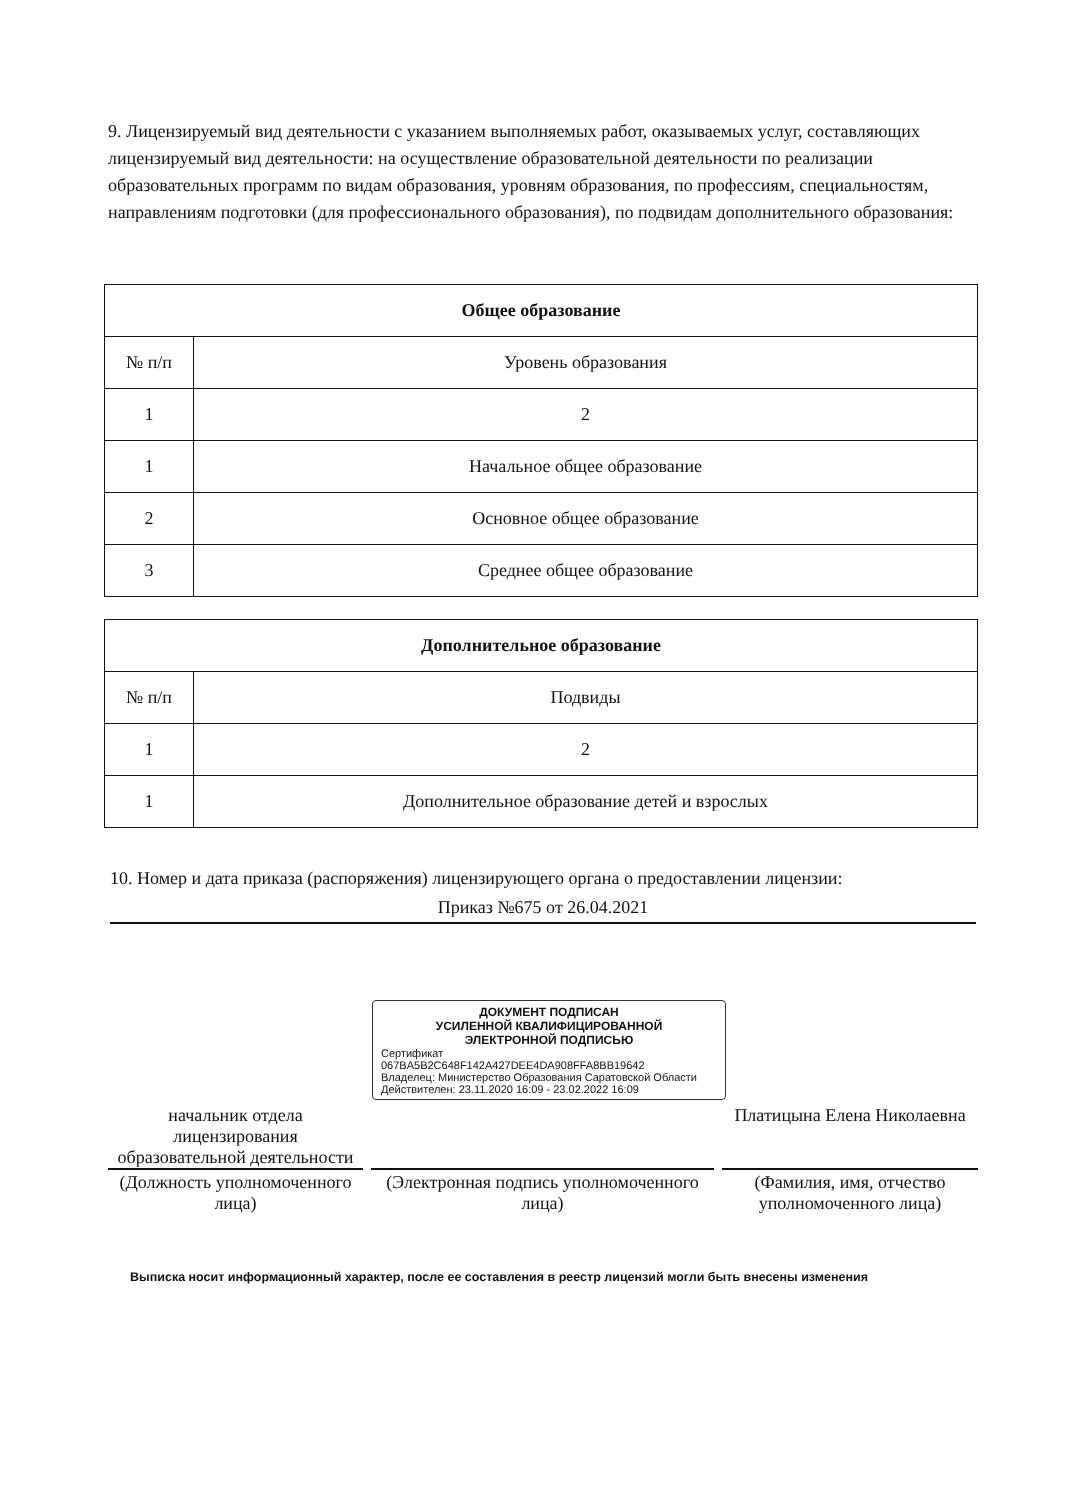9. Лицензируемый вид деятельности с указанием выполняемых работ, оказываемых услуг, составляющих лицензируемый вид деятельности: на осуществление образовательной деятельности по реализации образовательных программ по видам образования, уровням образования, по профессиям, специальностям, направлениям подготовки (для профессионального образования), по подвидам дополнительного образования:
| Общее образование | |
| № п/п | Уровень образования |
| 1 | 2 |
| 1 | Начальное общее образование |
| 2 | Основное общее образование |
| 3 | Среднее общее образование |
| Дополнительное образование | |
| № п/п | Подвиды |
| 1 | 2 |
| 1 | Дополнительное образование детей и взрослых |
10. Номер и дата приказа (распоряжения) лицензирующего органа о предоставлении лицензии:
Приказ №675 от 26.04.2021
ДОКУМЕНТ ПОДПИСАН
УСИЛЕННОЙ КВАЛИФИЦИРОВАННОЙ
ЭЛЕКТРОННОЙ ПОДПИСЬЮ
Сертификат
067BA5B2C648F142A427DEE4DA908FFA8BB19642
Владелец: Министерство Образования Саратовской Области
Действителен: 23.11.2020 16:09 - 23.02.2022 16:09
начальник отдела лицензирования образовательной деятельности
Платицына Елена Николаевна
(Должность уполномоченного лица)
(Электронная подпись уполномоченного лица)
(Фамилия, имя, отчество уполномоченного лица)
Выписка носит информационный характер, после ее составления в реестр лицензий могли быть внесены изменения